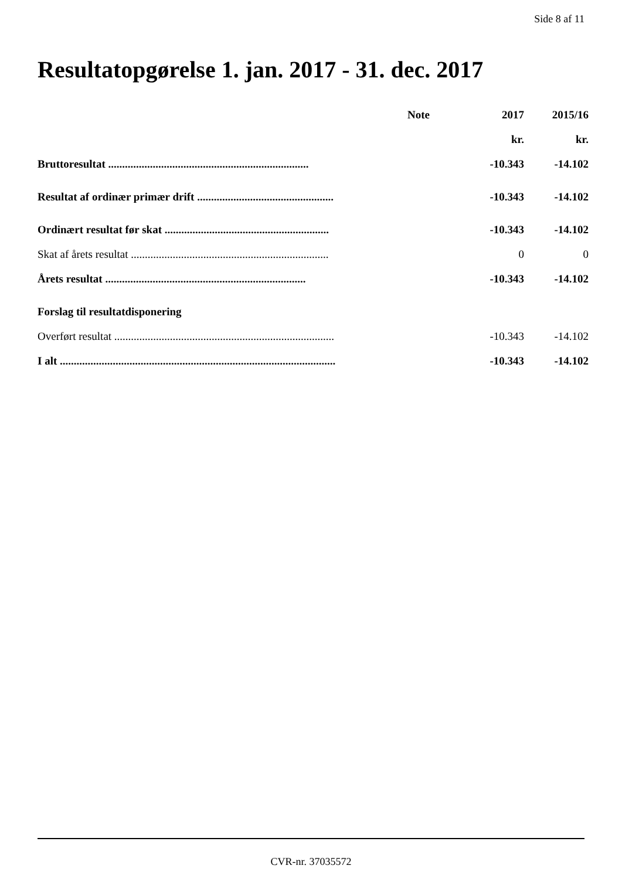Side 8 af 11
Resultatopgørelse 1. jan. 2017 - 31. dec. 2017
| | Note | 2017 | 2015/16 |
| --- | --- | --- | --- |
| | | kr. | kr. |
| Bruttoresultat ........................................................................ | | -10.343 | -14.102 |
| Resultat af ordinær primær drift ................................................. | | -10.343 | -14.102 |
| Ordinært resultat før skat ........................................................... | | -10.343 | -14.102 |
| Skat af årets resultat ....................................................................... | | 0 | 0 |
| Årets resultat ........................................................................ | | -10.343 | -14.102 |
| Forslag til resultatdisponering | | | |
| Overført resultat ............................................................................... | | -10.343 | -14.102 |
| I alt ................................................................................................... | | -10.343 | -14.102 |
CVR-nr. 37035572